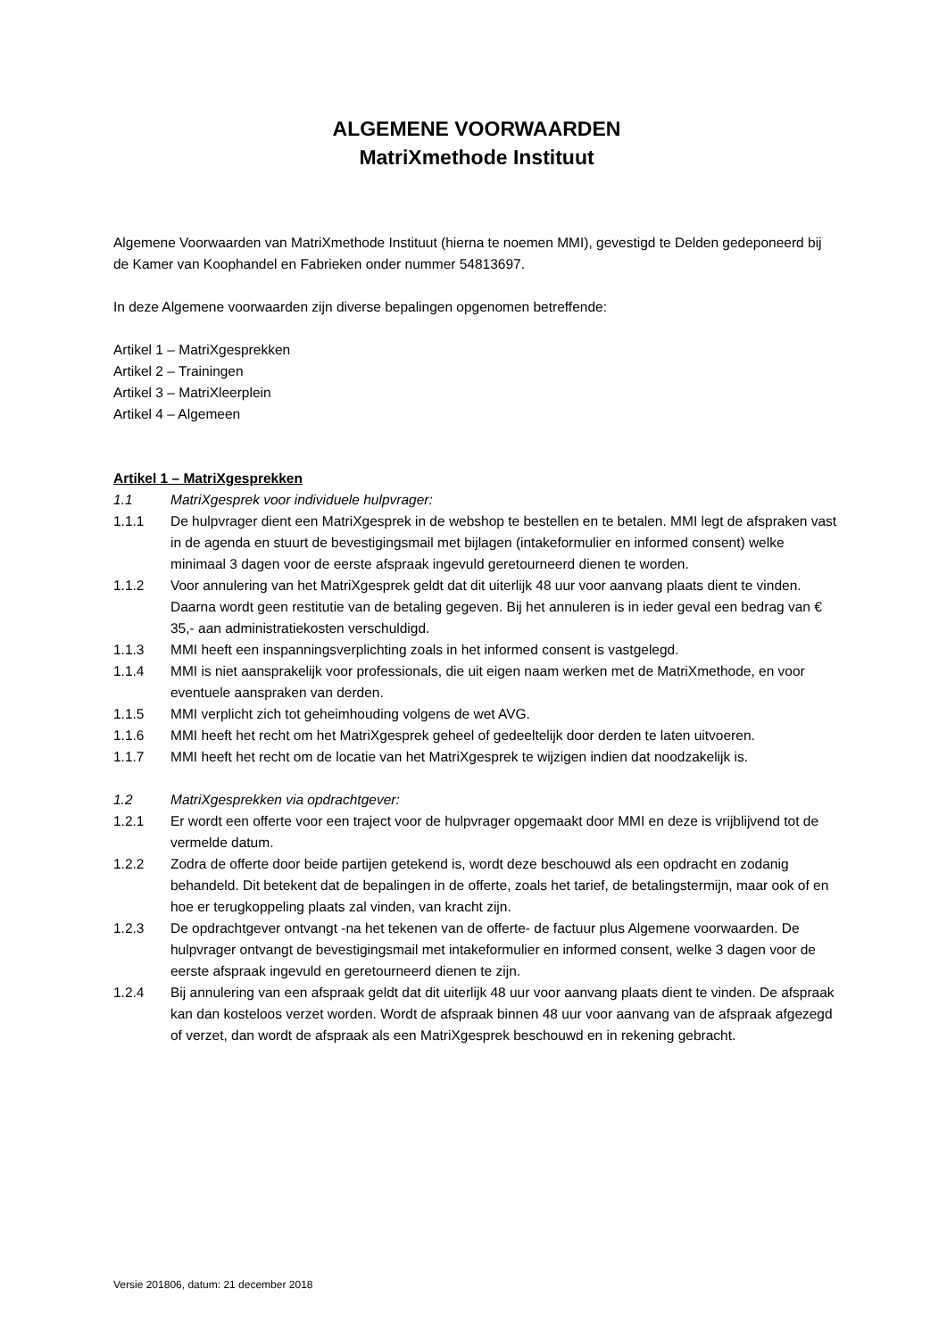ALGEMENE VOORWAARDEN
MatriXmethode Instituut
Algemene Voorwaarden van MatriXmethode Instituut (hierna te noemen MMI), gevestigd te Delden gedeponeerd bij de Kamer van Koophandel en Fabrieken onder nummer 54813697.
In deze Algemene voorwaarden zijn diverse bepalingen opgenomen betreffende:
Artikel 1 – MatriXgesprekken
Artikel 2 – Trainingen
Artikel 3 – MatriXleerplein
Artikel 4 – Algemeen
Artikel 1 – MatriXgesprekken
1.1 MatriXgesprek voor individuele hulpvrager:
1.1.1 De hulpvrager dient een MatriXgesprek in de webshop te bestellen en te betalen. MMI legt de afspraken vast in de agenda en stuurt de bevestigingsmail met bijlagen (intakeformulier en informed consent) welke minimaal 3 dagen voor de eerste afspraak ingevuld geretourneerd dienen te worden.
1.1.2 Voor annulering van het MatriXgesprek geldt dat dit uiterlijk 48 uur voor aanvang plaats dient te vinden. Daarna wordt geen restitutie van de betaling gegeven. Bij het annuleren is in ieder geval een bedrag van € 35,- aan administratiekosten verschuldigd.
1.1.3 MMI heeft een inspanningsverplichting zoals in het informed consent is vastgelegd.
1.1.4 MMI is niet aansprakelijk voor professionals, die uit eigen naam werken met de MatriXmethode, en voor eventuele aanspraken van derden.
1.1.5 MMI verplicht zich tot geheimhouding volgens de wet AVG.
1.1.6 MMI heeft het recht om het MatriXgesprek geheel of gedeeltelijk door derden te laten uitvoeren.
1.1.7 MMI heeft het recht om de locatie van het MatriXgesprek te wijzigen indien dat noodzakelijk is.
1.2 MatriXgesprekken via opdrachtgever:
1.2.1 Er wordt een offerte voor een traject voor de hulpvrager opgemaakt door MMI en deze is vrijblijvend tot de vermelde datum.
1.2.2 Zodra de offerte door beide partijen getekend is, wordt deze beschouwd als een opdracht en zodanig behandeld. Dit betekent dat de bepalingen in de offerte, zoals het tarief, de betalingstermijn, maar ook of en hoe er terugkoppeling plaats zal vinden, van kracht zijn.
1.2.3 De opdrachtgever ontvangt -na het tekenen van de offerte- de factuur plus Algemene voorwaarden. De hulpvrager ontvangt de bevestigingsmail met intakeformulier en informed consent, welke 3 dagen voor de eerste afspraak ingevuld en geretourneerd dienen te zijn.
1.2.4 Bij annulering van een afspraak geldt dat dit uiterlijk 48 uur voor aanvang plaats dient te vinden. De afspraak kan dan kosteloos verzet worden. Wordt de afspraak binnen 48 uur voor aanvang van de afspraak afgezegd of verzet, dan wordt de afspraak als een MatriXgesprek beschouwd en in rekening gebracht.
Versie 201806, datum: 21 december 2018